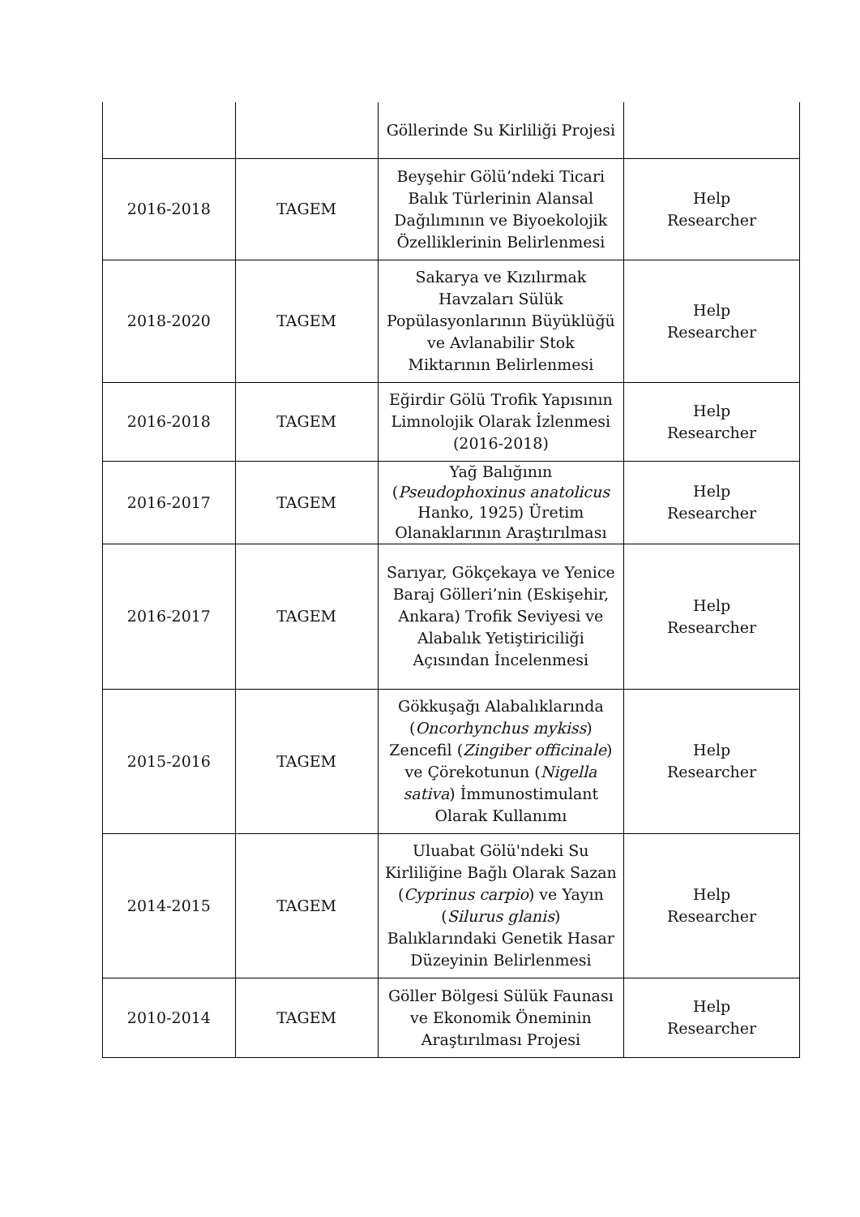| | | Göllerinde Su Kirliliği Projesi | |
| 2016-2018 | TAGEM | Beyşehir Gölü’ndeki Ticari Balık Türlerinin Alansal Dağılımının ve Biyoekolojik Özelliklerinin Belirlenmesi | Help Researcher |
| 2018-2020 | TAGEM | Sakarya ve Kızılırmak Havzaları Sülük Popülasyonlarının Büyüklüğü ve Avlanabilir Stok Miktarının Belirlenmesi | Help Researcher |
| 2016-2018 | TAGEM | Eğirdir Gölü Trofik Yapısının Limnolojik Olarak İzlenmesi (2016-2018) | Help Researcher |
| 2016-2017 | TAGEM | Yağ Balığının ( Pseudophoxinus anatolicus Hanko, 1925) Üretim Olanaklarının Araştırılması | Help Researcher |
| 2016-2017 | TAGEM | Sarıyar, Gökçekaya ve Yenice Baraj Gölleri’nin (Eskişehir, Ankara) Trofik Seviyesi ve Alabalık Yetiştiriciliği Açısından İncelenmesi | Help Researcher |
| 2015-2016 | TAGEM | Gökkuşağı Alabalıklarında ( Oncorhynchus mykiss ) Zencefil ( Zingiber officinale ) ve Çörekotunun ( Nigella sativa ) İmmunostimulant Olarak Kullanımı | Help Researcher |
| 2014-2015 | TAGEM | Uluabat Gölü'ndeki Su Kirliliğine Bağlı Olarak Sazan ( Cyprinus carpio ) ve Yayın ( Silurus glanis ) Balıklarındaki Genetik Hasar Düzeyinin Belirlenmesi | Help Researcher |
| 2010-2014 | TAGEM | Göller Bölgesi Sülük Faunası ve Ekonomik Öneminin Araştırılması Projesi | Help Researcher |